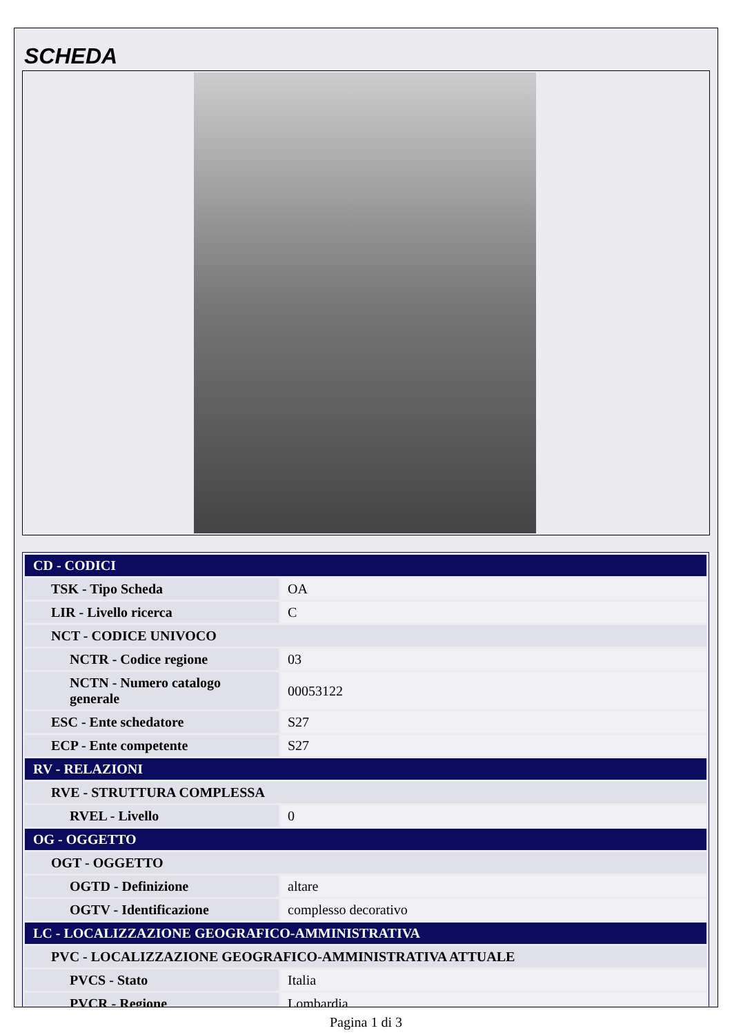SCHEDA
| CD - CODICI | |
| TSK - Tipo Scheda | OA |
| LIR - Livello ricerca | C |
| NCT - CODICE UNIVOCO | |
| NCTR - Codice regione | 03 |
| NCTN - Numero catalogo generale | 00053122 |
| ESC - Ente schedatore | S27 |
| ECP - Ente competente | S27 |
| RV - RELAZIONI | |
| RVE - STRUTTURA COMPLESSA | |
| RVEL - Livello | 0 |
| OG - OGGETTO | |
| OGT - OGGETTO | |
| OGTD - Definizione | altare |
| OGTV - Identificazione | complesso decorativo |
| LC - LOCALIZZAZIONE GEOGRAFICO-AMMINISTRATIVA | |
| PVC - LOCALIZZAZIONE GEOGRAFICO-AMMINISTRATIVA ATTUALE | |
| PVCS - Stato | Italia |
| PVCR - Regione | Lombardia |
Pagina 1 di 3